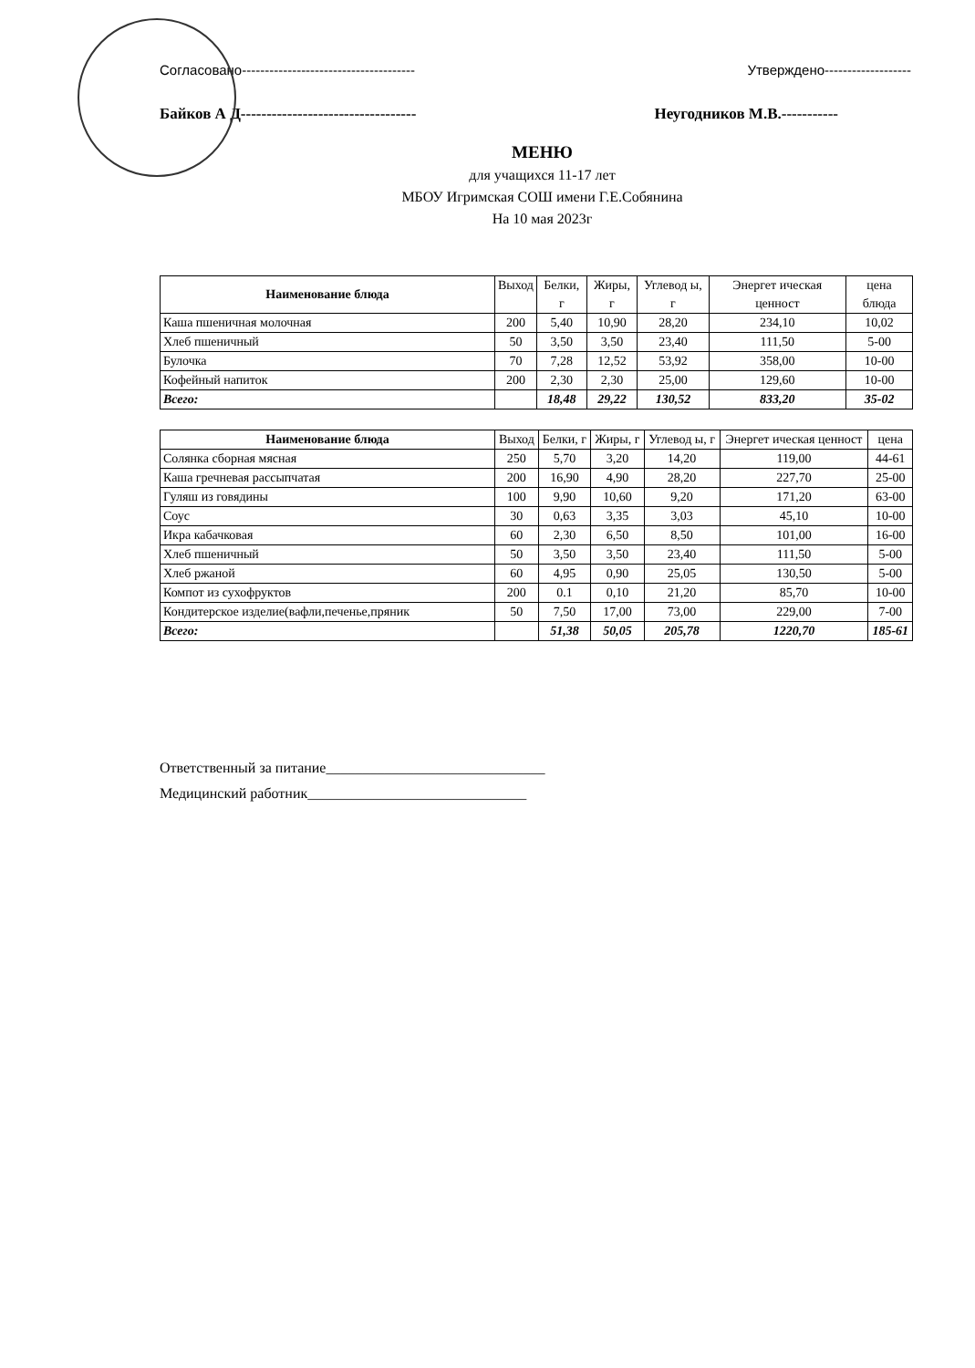Согласовано-------------------------------------- Утверждено-------------------
Байков А Д---------------------------------- Неугодников М.В.-----------
МЕНЮ
для учащихся 11-17 лет
МБОУ Игримская СОШ имени Г.Е.Собянина
На 10 мая 2023г
| Наименование блюда | Выход | Белки, г | Жиры, г | Углевод ы, г | Энергет ическая ценност | цена блюда |
| --- | --- | --- | --- | --- | --- | --- |
| Каша пшеничная молочная | 200 | 5,40 | 10,90 | 28,20 | 234,10 | 10,02 |
| Хлеб пшеничный | 50 | 3,50 | 3,50 | 23,40 | 111,50 | 5-00 |
| Булочка | 70 | 7,28 | 12,52 | 53,92 | 358,00 | 10-00 |
| Кофейный напиток | 200 | 2,30 | 2,30 | 25,00 | 129,60 | 10-00 |
| Всего: | | 18,48 | 29,22 | 130,52 | 833,20 | 35-02 |
| Наименование блюда | Выход | Белки, г | Жиры, г | Углевод ы, г | Энергет ическая ценност | цена |
| --- | --- | --- | --- | --- | --- | --- |
| Солянка сборная мясная | 250 | 5,70 | 3,20 | 14,20 | 119,00 | 44-61 |
| Каша гречневая рассыпчатая | 200 | 16,90 | 4,90 | 28,20 | 227,70 | 25-00 |
| Гуляш из говядины | 100 | 9,90 | 10,60 | 9,20 | 171,20 | 63-00 |
| Соус | 30 | 0,63 | 3,35 | 3,03 | 45,10 | 10-00 |
| Икра кабачковая | 60 | 2,30 | 6,50 | 8,50 | 101,00 | 16-00 |
| Хлеб пшеничный | 50 | 3,50 | 3,50 | 23,40 | 111,50 | 5-00 |
| Хлеб ржаной | 60 | 4,95 | 0,90 | 25,05 | 130,50 | 5-00 |
| Компот из сухофруктов | 200 | 0.1 | 0,10 | 21,20 | 85,70 | 10-00 |
| Кондитерское изделие(вафли,печенье,пряник | 50 | 7,50 | 17,00 | 73,00 | 229,00 | 7-00 |
| Всего: | | 51,38 | 50,05 | 205,78 | 1220,70 | 185-61 |
Ответственный за питание______________________________
Медицинский работник______________________________